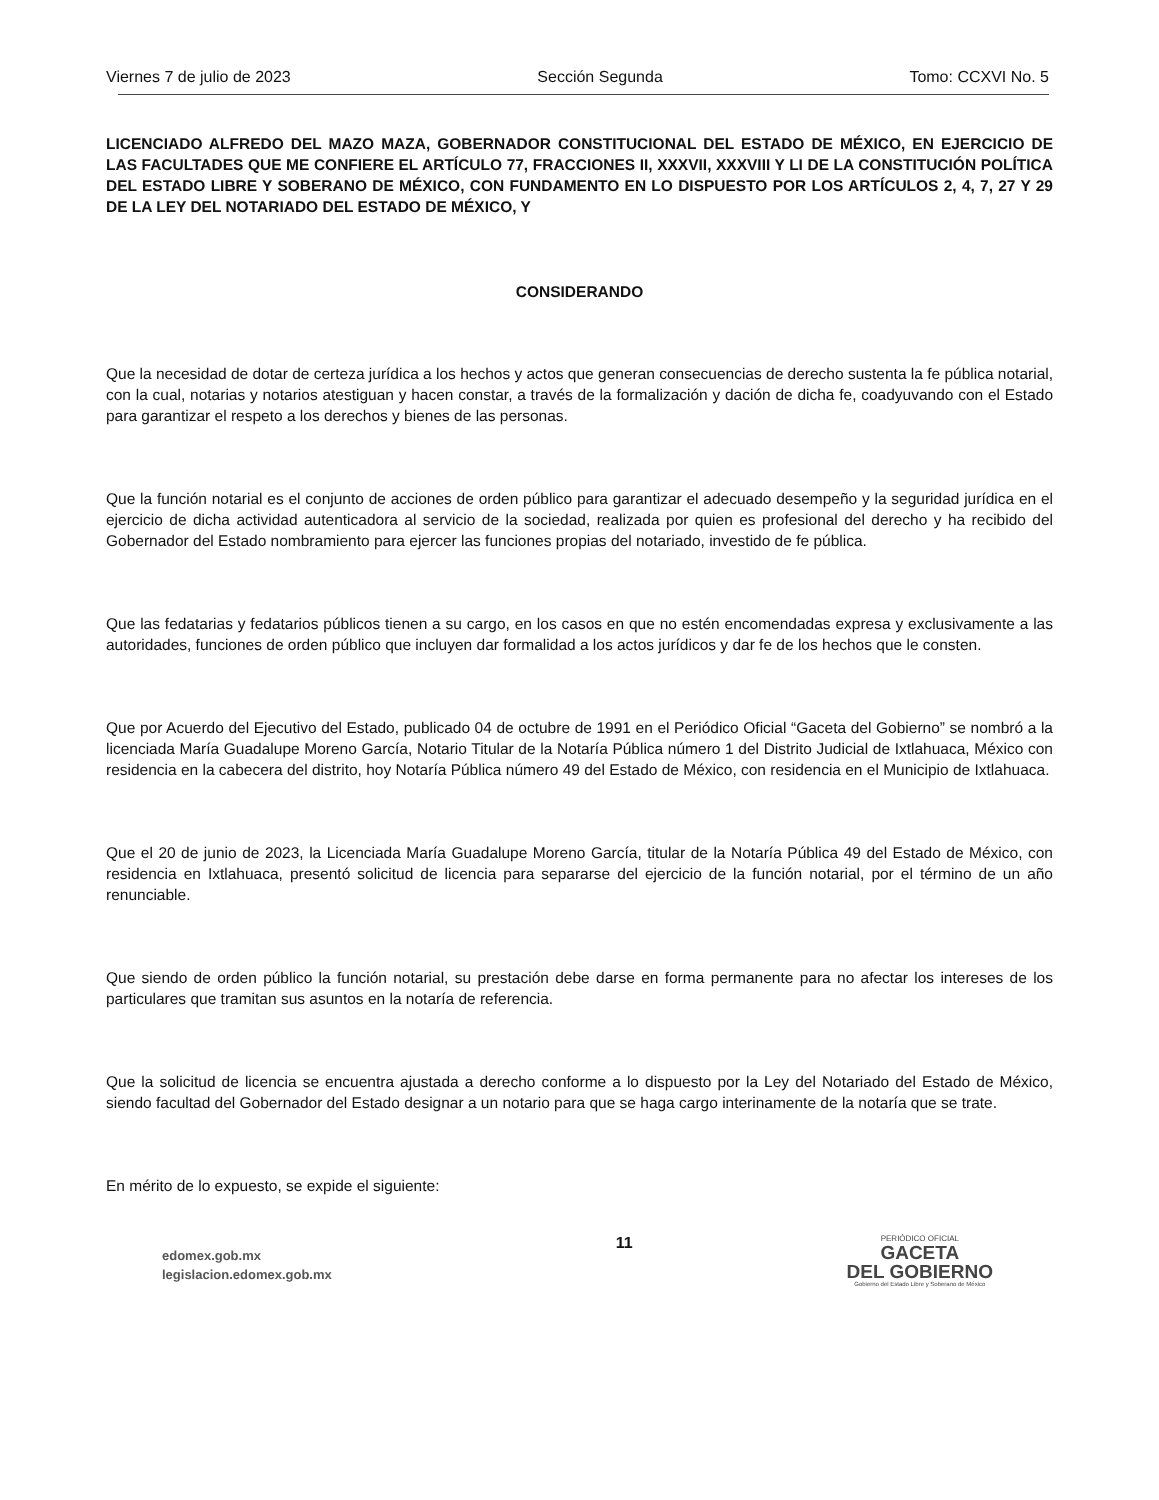Viernes 7 de julio de 2023 Sección Segunda Tomo: CCXVI No. 5
LICENCIADO ALFREDO DEL MAZO MAZA, GOBERNADOR CONSTITUCIONAL DEL ESTADO DE MÉXICO, EN EJERCICIO DE LAS FACULTADES QUE ME CONFIERE EL ARTÍCULO 77, FRACCIONES II, XXXVII, XXXVIII Y LI DE LA CONSTITUCIÓN POLÍTICA DEL ESTADO LIBRE Y SOBERANO DE MÉXICO, CON FUNDAMENTO EN LO DISPUESTO POR LOS ARTÍCULOS 2, 4, 7, 27 Y 29 DE LA LEY DEL NOTARIADO DEL ESTADO DE MÉXICO, Y
CONSIDERANDO
Que la necesidad de dotar de certeza jurídica a los hechos y actos que generan consecuencias de derecho sustenta la fe pública notarial, con la cual, notarias y notarios atestiguan y hacen constar, a través de la formalización y dación de dicha fe, coadyuvando con el Estado para garantizar el respeto a los derechos y bienes de las personas.
Que la función notarial es el conjunto de acciones de orden público para garantizar el adecuado desempeño y la seguridad jurídica en el ejercicio de dicha actividad autenticadora al servicio de la sociedad, realizada por quien es profesional del derecho y ha recibido del Gobernador del Estado nombramiento para ejercer las funciones propias del notariado, investido de fe pública.
Que las fedatarias y fedatarios públicos tienen a su cargo, en los casos en que no estén encomendadas expresa y exclusivamente a las autoridades, funciones de orden público que incluyen dar formalidad a los actos jurídicos y dar fe de los hechos que le consten.
Que por Acuerdo del Ejecutivo del Estado, publicado 04 de octubre de 1991 en el Periódico Oficial “Gaceta del Gobierno” se nombró a la licenciada María Guadalupe Moreno García, Notario Titular de la Notaría Pública número 1 del Distrito Judicial de Ixtlahuaca, México con residencia en la cabecera del distrito, hoy Notaría Pública número 49 del Estado de México, con residencia en el Municipio de Ixtlahuaca.
Que el 20 de junio de 2023, la Licenciada María Guadalupe Moreno García, titular de la Notaría Pública 49 del Estado de México, con residencia en Ixtlahuaca, presentó solicitud de licencia para separarse del ejercicio de la función notarial, por el término de un año renunciable.
Que siendo de orden público la función notarial, su prestación debe darse en forma permanente para no afectar los intereses de los particulares que tramitan sus asuntos en la notaría de referencia.
Que la solicitud de licencia se encuentra ajustada a derecho conforme a lo dispuesto por la Ley del Notariado del Estado de México, siendo facultad del Gobernador del Estado designar a un notario para que se haga cargo interinamente de la notaría que se trate.
En mérito de lo expuesto, se expide el siguiente:
edomex.gob.mx
legislacion.edomex.gob.mx
11
PERIÓDICO OFICIAL
GACETA
DEL GOBIERNO
Gobierno del Estado Libre y Soberano de México